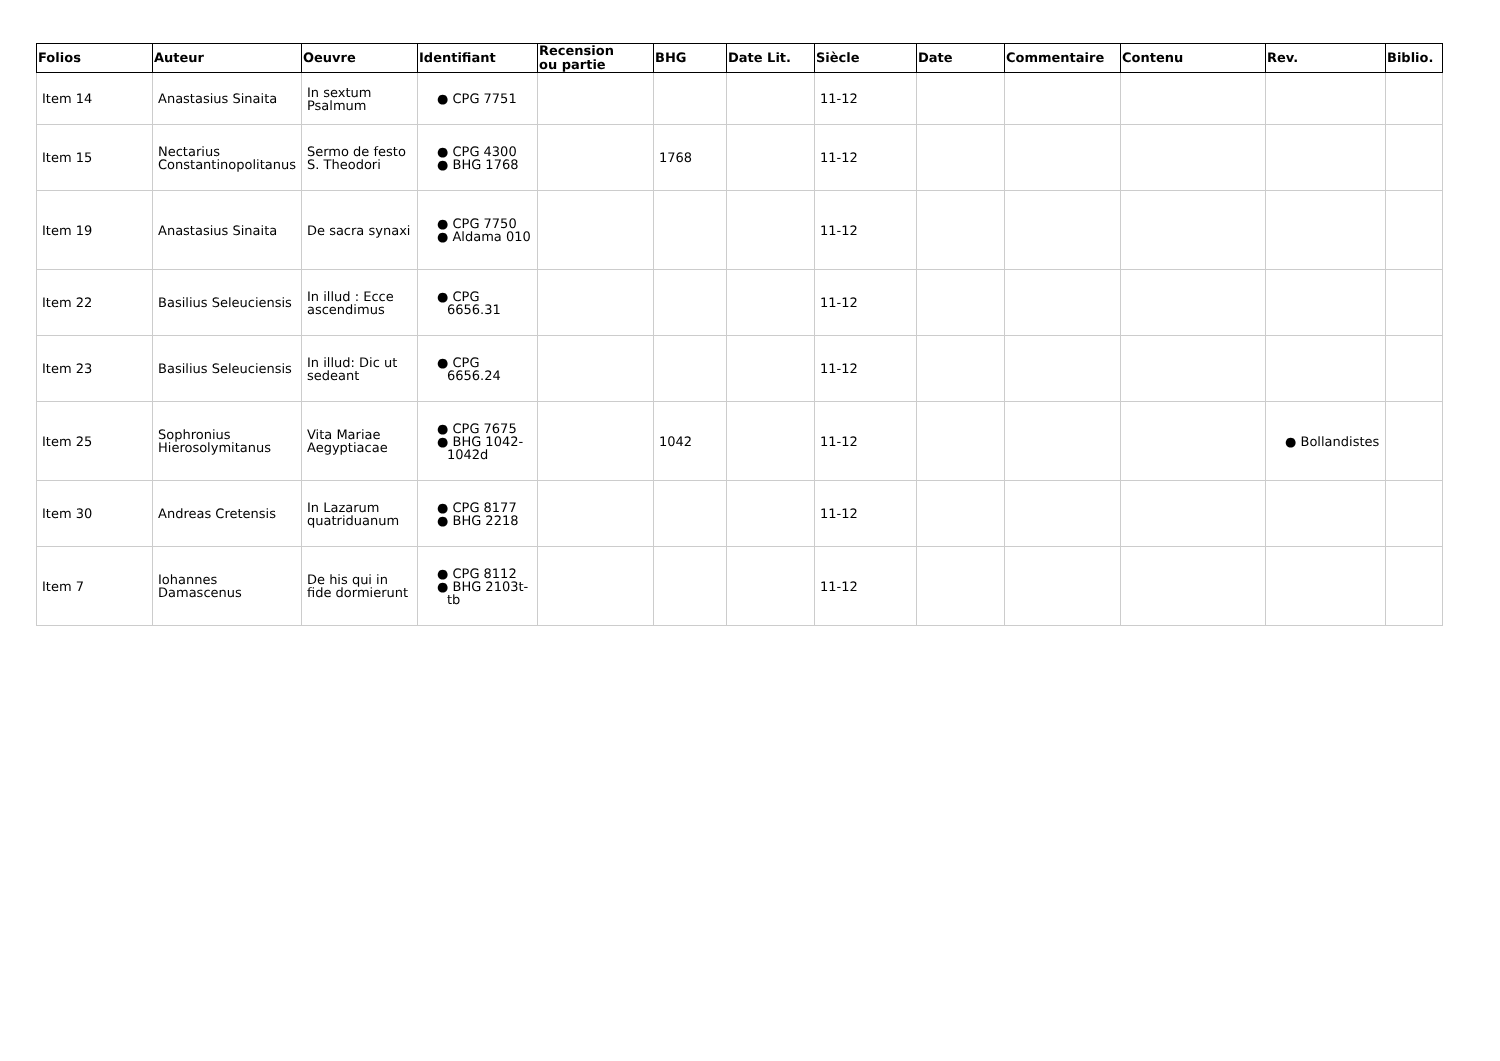| Folios | Auteur | Oeuvre | Identifiant | Recension ou partie | BHG | Date Lit. | Siècle | Date | Commentaire | Contenu | Rev. | Biblio. |
| --- | --- | --- | --- | --- | --- | --- | --- | --- | --- | --- | --- | --- |
| Item 14 | Anastasius Sinaita | In sextum Psalmum | ● CPG 7751 | | | | 11-12 | | | | | |
| Item 15 | Nectarius Constantinopolitanus | Sermo de festo S. Theodori | ● CPG 4300 ● BHG 1768 | | 1768 | | 11-12 | | | | | |
| Item 19 | Anastasius Sinaita | De sacra synaxi | ● CPG 7750 ● Aldama 010 | | | | 11-12 | | | | | |
| Item 22 | Basilius Seleuciensis | In illud : Ecce ascendimus | ● CPG 6656.31 | | | | 11-12 | | | | | |
| Item 23 | Basilius Seleuciensis | In illud: Dic ut sedeant | ● CPG 6656.24 | | | | 11-12 | | | | | |
| Item 25 | Sophronius Hierosolymitanus | Vita Mariae Aegyptiacae | ● CPG 7675 ● BHG 1042-1042d | | 1042 | | 11-12 | | | | ● Bollandistes | |
| Item 30 | Andreas Cretensis | In Lazarum quatriduanum | ● CPG 8177 ● BHG 2218 | | | | 11-12 | | | | | |
| Item 7 | Iohannes Damascenus | De his qui in fide dormierunt | ● CPG 8112 ● BHG 2103t-tb | | | | 11-12 | | | | | |